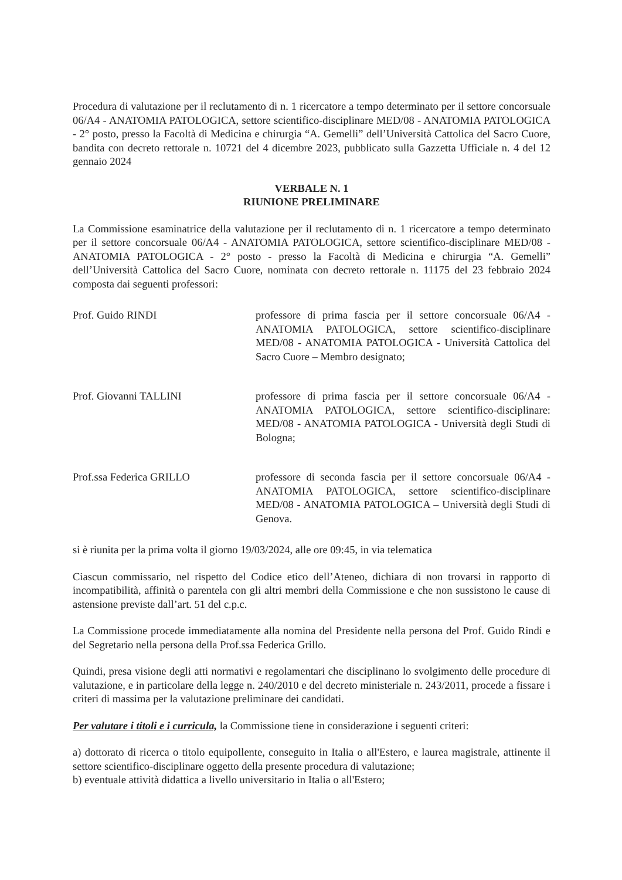Procedura di valutazione per il reclutamento di n. 1 ricercatore a tempo determinato per il settore concorsuale 06/A4 - ANATOMIA PATOLOGICA, settore scientifico-disciplinare MED/08 - ANATOMIA PATOLOGICA - 2° posto, presso la Facoltà di Medicina e chirurgia “A. Gemelli” dell’Università Cattolica del Sacro Cuore, bandita con decreto rettorale n. 10721 del 4 dicembre 2023, pubblicato sulla Gazzetta Ufficiale n. 4 del 12 gennaio 2024
VERBALE N. 1
RIUNIONE PRELIMINARE
La Commissione esaminatrice della valutazione per il reclutamento di n. 1 ricercatore a tempo determinato per il settore concorsuale 06/A4 - ANATOMIA PATOLOGICA, settore scientifico-disciplinare MED/08 - ANATOMIA PATOLOGICA - 2° posto - presso la Facoltà di Medicina e chirurgia “A. Gemelli” dell’Università Cattolica del Sacro Cuore, nominata con decreto rettorale n. 11175 del 23 febbraio 2024 composta dai seguenti professori:
Prof. Guido RINDI professore di prima fascia per il settore concorsuale 06/A4 - ANATOMIA PATOLOGICA, settore scientifico-disciplinare MED/08 - ANATOMIA PATOLOGICA - Università Cattolica del Sacro Cuore – Membro designato;
Prof. Giovanni TALLINI professore di prima fascia per il settore concorsuale 06/A4 - ANATOMIA PATOLOGICA, settore scientifico-disciplinare: MED/08 - ANATOMIA PATOLOGICA - Università degli Studi di Bologna;
Prof.ssa Federica GRILLO professore di seconda fascia per il settore concorsuale 06/A4 - ANATOMIA PATOLOGICA, settore scientifico-disciplinare MED/08 - ANATOMIA PATOLOGICA – Università degli Studi di Genova.
si è riunita per la prima volta il giorno 19/03/2024, alle ore 09:45, in via telematica
Ciascun commissario, nel rispetto del Codice etico dell’Ateneo, dichiara di non trovarsi in rapporto di incompatibilità, affinità o parentela con gli altri membri della Commissione e che non sussistono le cause di astensione previste dall’art. 51 del c.p.c.
La Commissione procede immediatamente alla nomina del Presidente nella persona del Prof. Guido Rindi e del Segretario nella persona della Prof.ssa Federica Grillo.
Quindi, presa visione degli atti normativi e regolamentari che disciplinano lo svolgimento delle procedure di valutazione, e in particolare della legge n. 240/2010 e del decreto ministeriale n. 243/2011, procede a fissare i criteri di massima per la valutazione preliminare dei candidati.
Per valutare i titoli e i curricula, la Commissione tiene in considerazione i seguenti criteri:
a) dottorato di ricerca o titolo equipollente, conseguito in Italia o all'Estero, e laurea magistrale, attinente il settore scientifico-disciplinare oggetto della presente procedura di valutazione;
b) eventuale attività didattica a livello universitario in Italia o all'Estero;